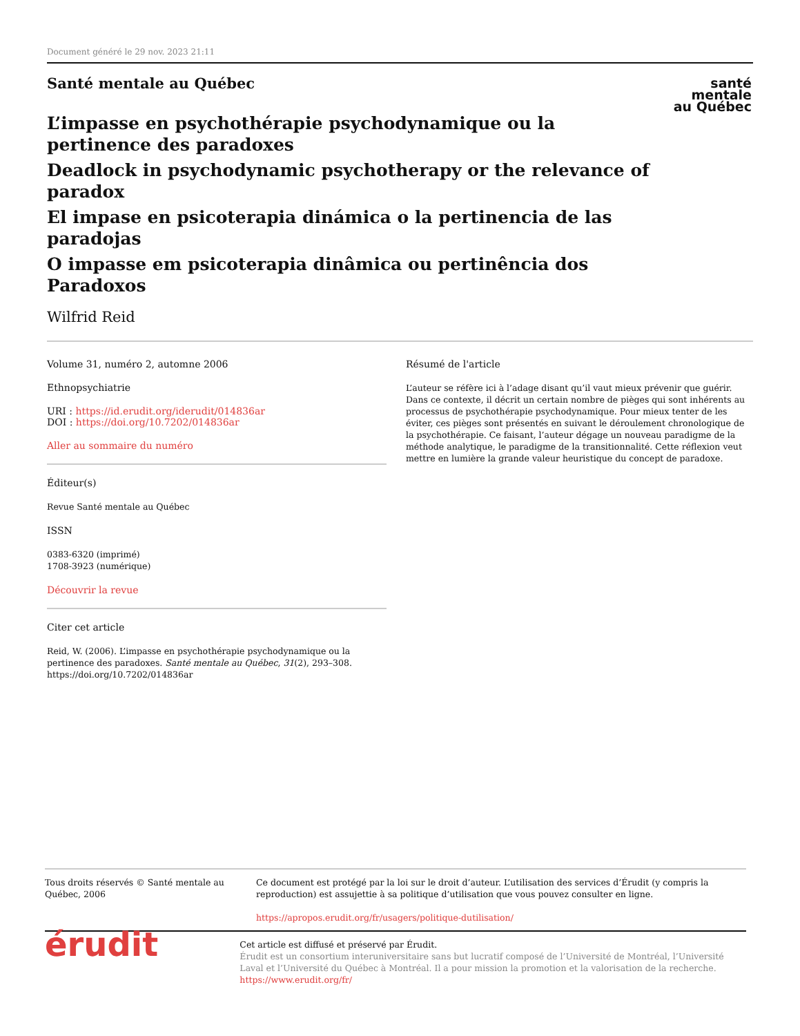Document généré le 29 nov. 2023 21:11
santé
mentale
au Québec
Santé mentale au Québec
L’impasse en psychothérapie psychodynamique ou la pertinence des paradoxes
Deadlock in psychodynamic psychotherapy or the relevance of paradox
El impase en psicoterapia dinámica o la pertinencia de las paradojas
O impasse em psicoterapia dinâmica ou pertinência dos Paradoxos
Wilfrid Reid
Volume 31, numéro 2, automne 2006
Ethnopsychiatrie
URI : https://id.erudit.org/iderudit/014836ar
DOI : https://doi.org/10.7202/014836ar
Aller au sommaire du numéro
Éditeur(s)
Revue Santé mentale au Québec
ISSN
0383-6320 (imprimé)
1708-3923 (numérique)
Découvrir la revue
Citer cet article
Reid, W. (2006). L’impasse en psychothérapie psychodynamique ou la pertinence des paradoxes. Santé mentale au Québec, 31(2), 293–308. https://doi.org/10.7202/014836ar
Résumé de l'article
L’auteur se réfère ici à l’adage disant qu’il vaut mieux prévenir que guérir. Dans ce contexte, il décrit un certain nombre de pièges qui sont inhérents au processus de psychothérapie psychodynamique. Pour mieux tenter de les éviter, ces pièges sont présentés en suivant le déroulement chronologique de la psychothérapie. Ce faisant, l’auteur dégage un nouveau paradigme de la méthode analytique, le paradigme de la transitionnalité. Cette réflexion veut mettre en lumière la grande valeur heuristique du concept de paradoxe.
Tous droits réservés © Santé mentale au Québec, 2006 Ce document est protégé par la loi sur le droit d’auteur. L’utilisation des services d’Érudit (y compris la reproduction) est assujettie à sa politique d’utilisation que vous pouvez consulter en ligne.
https://apropos.erudit.org/fr/usagers/politique-dutilisation/
érudit
Cet article est diffusé et préservé par Érudit.
Érudit est un consortium interuniversitaire sans but lucratif composé de l’Université de Montréal, l’Université Laval et l’Université du Québec à Montréal. Il a pour mission la promotion et la valorisation de la recherche.
https://www.erudit.org/fr/